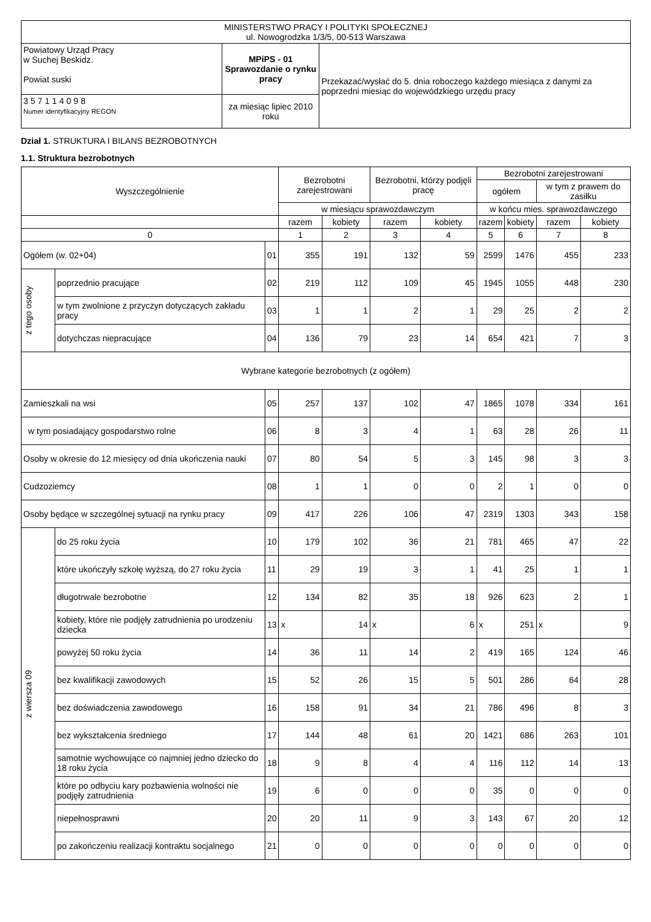| MINISTERSTWO PRACY I POLITYKI SPOŁECZNEJ ul. Nowogrodzka 1/3/5, 00-513 Warszawa | | |
| Powiatowy Urząd Pracy w Suchej Beskidz. Powiat suski | MPiPS - 01 Sprawozdanie o rynku pracy | Przekazać/wysłać do 5. dnia roboczego każdego miesiąca z danymi za poprzedni miesiąc do wojewódzkiego urzędu pracy |
| 3 5 7 1 1 4 0 9 8 Numer identyfikacyjny REGON | za miesiąc lipiec 2010 roku | |
Dział 1. STRUKTURA I BILANS BEZROBOTNYCH
1.1. Struktura bezrobotnych
| Wyszczególnienie | | | Bezrobotni zarejestrowani | | Bezrobotni, którzy podjęli pracę | | Bezrobotni zarejestrowani | | | |
| --- | --- | --- | --- | --- | --- | --- | --- | --- | --- | --- |
| | | | | | | | ogółem | | w tym z prawem do zasiłku | |
| | | | w miesiącu sprawozdawczym | | | | w końcu mies. sprawozdawczego | | | |
| | | | razem | kobiety | razem | kobiety | razem | kobiety | razem | kobiety |
| 0 | | | 1 | 2 | 3 | 4 | 5 | 6 | 7 | 8 |
| Ogółem (w. 02+04) | | 01 | 355 | 191 | 132 | 59 | 2599 | 1476 | 455 | 233 |
| z tego osoby | poprzednio pracujące | 02 | 219 | 112 | 109 | 45 | 1945 | 1055 | 448 | 230 |
| | w tym zwolnione z przyczyn dotyczących zakładu pracy | 03 | 1 | 1 | 2 | 1 | 29 | 25 | 2 | 2 |
| | dotychczas niepracujące | 04 | 136 | 79 | 23 | 14 | 654 | 421 | 7 | 3 |
| Wybrane kategorie bezrobotnych (z ogółem) | | | | | | | | | | |
| Zamieszkali na wsi | | 05 | 257 | 137 | 102 | 47 | 1865 | 1078 | 334 | 161 |
| w tym posiadający gospodarstwo rolne | | 06 | 8 | 3 | 4 | 1 | 63 | 28 | 26 | 11 |
| Osoby w okresie do 12 miesięcy od dnia ukończenia nauki | | 07 | 80 | 54 | 5 | 3 | 145 | 98 | 3 | 3 |
| Cudzoziemcy | | 08 | 1 | 1 | 0 | 0 | 2 | 1 | 0 | 0 |
| Osoby będące w szczególnej sytuacji na rynku pracy | | 09 | 417 | 226 | 106 | 47 | 2319 | 1303 | 343 | 158 |
| z wiersza 09 | do 25 roku życia | 10 | 179 | 102 | 36 | 21 | 781 | 465 | 47 | 22 |
| | które ukończyły szkołę wyższą, do 27 roku życia | 11 | 29 | 19 | 3 | 1 | 41 | 25 | 1 | 1 |
| | długotrwale bezrobotne | 12 | 134 | 82 | 35 | 18 | 926 | 623 | 2 | 1 |
| | kobiety, które nie podjęły zatrudnienia po urodzeniu dziecka | 13 | x | 14 | x | 6 | x | 251 | x | 9 |
| | powyżej 50 roku życia | 14 | 36 | 11 | 14 | 2 | 419 | 165 | 124 | 46 |
| | bez kwalifikacji zawodowych | 15 | 52 | 26 | 15 | 5 | 501 | 286 | 64 | 28 |
| | bez doświadczenia zawodowego | 16 | 158 | 91 | 34 | 21 | 786 | 496 | 8 | 3 |
| | bez wykształcenia średniego | 17 | 144 | 48 | 61 | 20 | 1421 | 686 | 263 | 101 |
| | samotnie wychowujące co najmniej jedno dziecko do 18 roku życia | 18 | 9 | 8 | 4 | 4 | 116 | 112 | 14 | 13 |
| | które po odbyciu kary pozbawienia wolności nie podjęły zatrudnienia | 19 | 6 | 0 | 0 | 0 | 35 | 0 | 0 | 0 |
| | niepełnosprawni | 20 | 20 | 11 | 9 | 3 | 143 | 67 | 20 | 12 |
| | po zakończeniu realizacji kontraktu socjalnego | 21 | 0 | 0 | 0 | 0 | 0 | 0 | 0 | 0 |